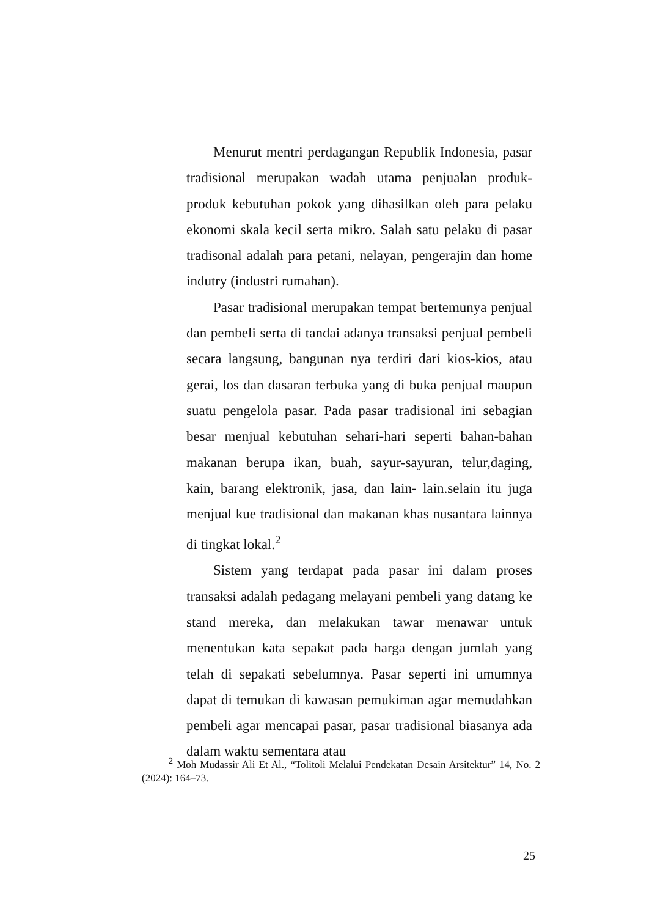Menurut mentri perdagangan Republik Indonesia, pasar tradisional merupakan wadah utama penjualan produk-produk kebutuhan pokok yang dihasilkan oleh para pelaku ekonomi skala kecil serta mikro. Salah satu pelaku di pasar tradisonal adalah para petani, nelayan, pengerajin dan home indutry (industri rumahan).
Pasar tradisional merupakan tempat bertemunya penjual dan pembeli serta di tandai adanya transaksi penjual pembeli secara langsung, bangunan nya terdiri dari kios-kios, atau gerai, los dan dasaran terbuka yang di buka penjual maupun suatu pengelola pasar. Pada pasar tradisional ini sebagian besar menjual kebutuhan sehari-hari seperti bahan-bahan makanan berupa ikan, buah, sayur-sayuran, telur,daging, kain, barang elektronik, jasa, dan lain- lain.selain itu juga menjual kue tradisional dan makanan khas nusantara lainnya di tingkat lokal.<sup>2</sup>
Sistem yang terdapat pada pasar ini dalam proses transaksi adalah pedagang melayani pembeli yang datang ke stand mereka, dan melakukan tawar menawar untuk menentukan kata sepakat pada harga dengan jumlah yang telah di sepakati sebelumnya. Pasar seperti ini umumnya dapat di temukan di kawasan pemukiman agar memudahkan pembeli agar mencapai pasar, pasar tradisional biasanya ada dalam waktu sementara atau
<sup>2</sup> Moh Mudassir Ali Et Al., “Tolitoli Melalui Pendekatan Desain Arsitektur” 14, No. 2 (2024): 164–73.
25